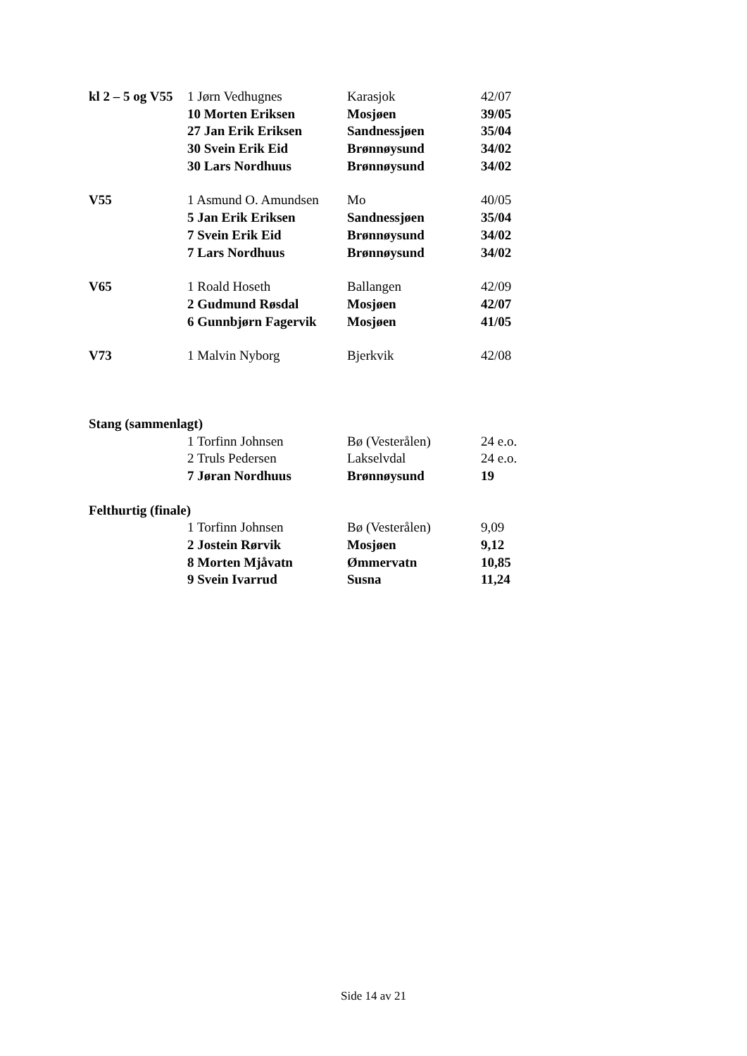| kl 2 – 5 og V55 | 1 Jørn Vedhugnes | Karasjok | 42/07 |
| | 10 Morten Eriksen | Mosjøen | 39/05 |
| | 27 Jan Erik Eriksen | Sandnessjøen | 35/04 |
| | 30 Svein Erik Eid | Brønnøysund | 34/02 |
| | 30 Lars Nordhuus | Brønnøysund | 34/02 |
| V55 | 1 Asmund O. Amundsen | Mo | 40/05 |
| | 5 Jan Erik Eriksen | Sandnessjøen | 35/04 |
| | 7 Svein Erik Eid | Brønnøysund | 34/02 |
| | 7 Lars Nordhuus | Brønnøysund | 34/02 |
| V65 | 1 Roald Hoseth | Ballangen | 42/09 |
| | 2 Gudmund Røsdal | Mosjøen | 42/07 |
| | 6 Gunnbjørn Fagervik | Mosjøen | 41/05 |
| V73 | 1 Malvin Nyborg | Bjerkvik | 42/08 |
| Stang (sammenlagt) | | | |
| | 1 Torfinn Johnsen | Bø (Vesterålen) | 24 e.o. |
| | 2 Truls Pedersen | Lakselvdal | 24 e.o. |
| | 7 Jøran Nordhuus | Brønnøysund | 19 |
| Felthurtig (finale) | | | |
| | 1 Torfinn Johnsen | Bø (Vesterålen) | 9,09 |
| | 2 Jostein Rørvik | Mosjøen | 9,12 |
| | 8 Morten Mjåvatn | Ømmervatn | 10,85 |
| | 9 Svein Ivarrud | Susna | 11,24 |
Side 14 av 21